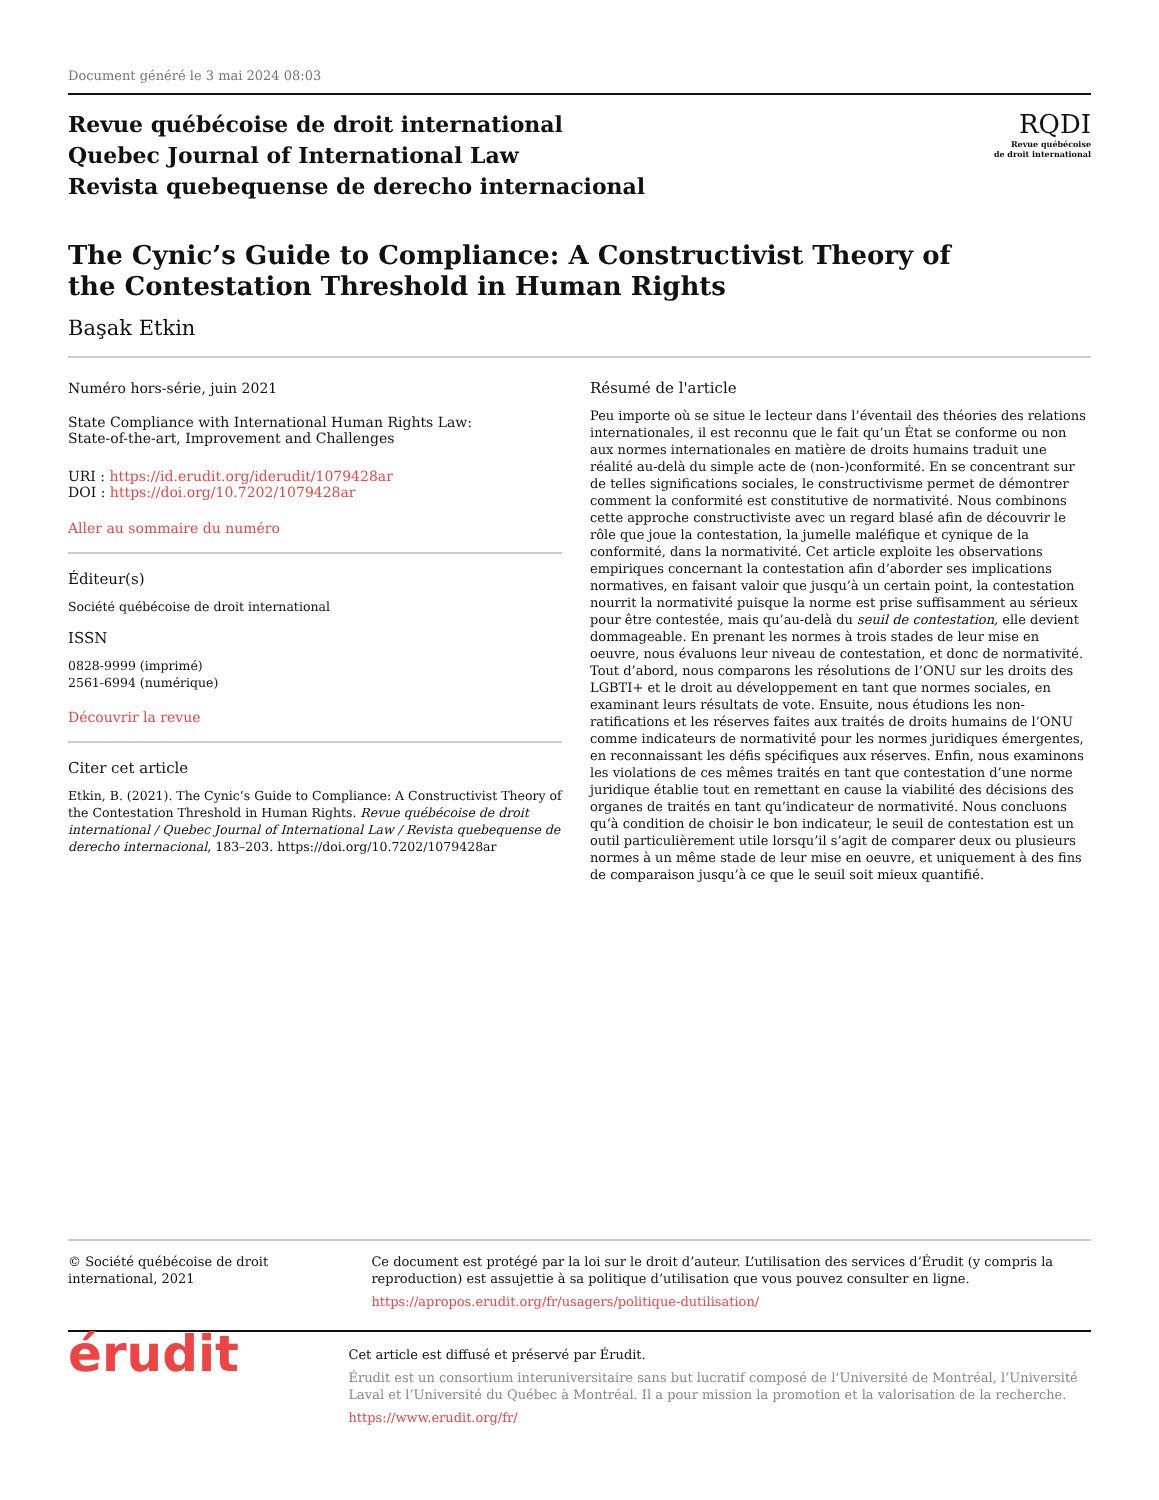Document généré le 3 mai 2024 08:03
Revue québécoise de droit international
Quebec Journal of International Law
Revista quebequense de derecho internacional
RQDI
Revue québécoise
de droit international
The Cynic’s Guide to Compliance: A Constructivist Theory of
the Contestation Threshold in Human Rights
Başak Etkin
Numéro hors-série, juin 2021
State Compliance with International Human Rights Law:
State-of-the-art, Improvement and Challenges
URI : https://id.erudit.org/iderudit/1079428ar
DOI : https://doi.org/10.7202/1079428ar
Aller au sommaire du numéro
Éditeur(s)
Société québécoise de droit international
ISSN
0828-9999 (imprimé)
2561-6994 (numérique)
Découvrir la revue
Citer cet article
Etkin, B. (2021). The Cynic’s Guide to Compliance: A Constructivist Theory of the Contestation Threshold in Human Rights. Revue québécoise de droit international / Quebec Journal of International Law / Revista quebequense de derecho internacional, 183–203. https://doi.org/10.7202/1079428ar
Résumé de l'article
Peu importe où se situe le lecteur dans l’éventail des théories des relations internationales, il est reconnu que le fait qu’un État se conforme ou non aux normes internationales en matière de droits humains traduit une réalité au-delà du simple acte de (non-)conformité. En se concentrant sur de telles significations sociales, le constructivisme permet de démontrer comment la conformité est constitutive de normativité. Nous combinons cette approche constructiviste avec un regard blasé afin de découvrir le rôle que joue la contestation, la jumelle maléfique et cynique de la conformité, dans la normativité. Cet article exploite les observations empiriques concernant la contestation afin d’aborder ses implications normatives, en faisant valoir que jusqu’à un certain point, la contestation nourrit la normativité puisque la norme est prise suffisamment au sérieux pour être contestée, mais qu’au-delà du seuil de contestation, elle devient dommageable. En prenant les normes à trois stades de leur mise en oeuvre, nous évaluons leur niveau de contestation, et donc de normativité. Tout d’abord, nous comparons les résolutions de l’ONU sur les droits des LGBTI+ et le droit au développement en tant que normes sociales, en examinant leurs résultats de vote. Ensuite, nous étudions les non-ratifications et les réserves faites aux traités de droits humains de l’ONU comme indicateurs de normativité pour les normes juridiques émergentes, en reconnaissant les défis spécifiques aux réserves. Enfin, nous examinons les violations de ces mêmes traités en tant que contestation d’une norme juridique établie tout en remettant en cause la viabilité des décisions des organes de traités en tant qu’indicateur de normativité. Nous concluons qu’à condition de choisir le bon indicateur, le seuil de contestation est un outil particulièrement utile lorsqu’il s’agit de comparer deux ou plusieurs normes à un même stade de leur mise en oeuvre, et uniquement à des fins de comparaison jusqu’à ce que le seuil soit mieux quantifié.
© Société québécoise de droit international, 2021 Ce document est protégé par la loi sur le droit d’auteur. L’utilisation des services d’Érudit (y compris la reproduction) est assujettie à sa politique d’utilisation que vous pouvez consulter en ligne.
https://apropos.erudit.org/fr/usagers/politique-dutilisation/
érudit
Cet article est diffusé et préservé par Érudit.
Érudit est un consortium interuniversitaire sans but lucratif composé de l’Université de Montréal, l’Université Laval et l’Université du Québec à Montréal. Il a pour mission la promotion et la valorisation de la recherche.
https://www.erudit.org/fr/